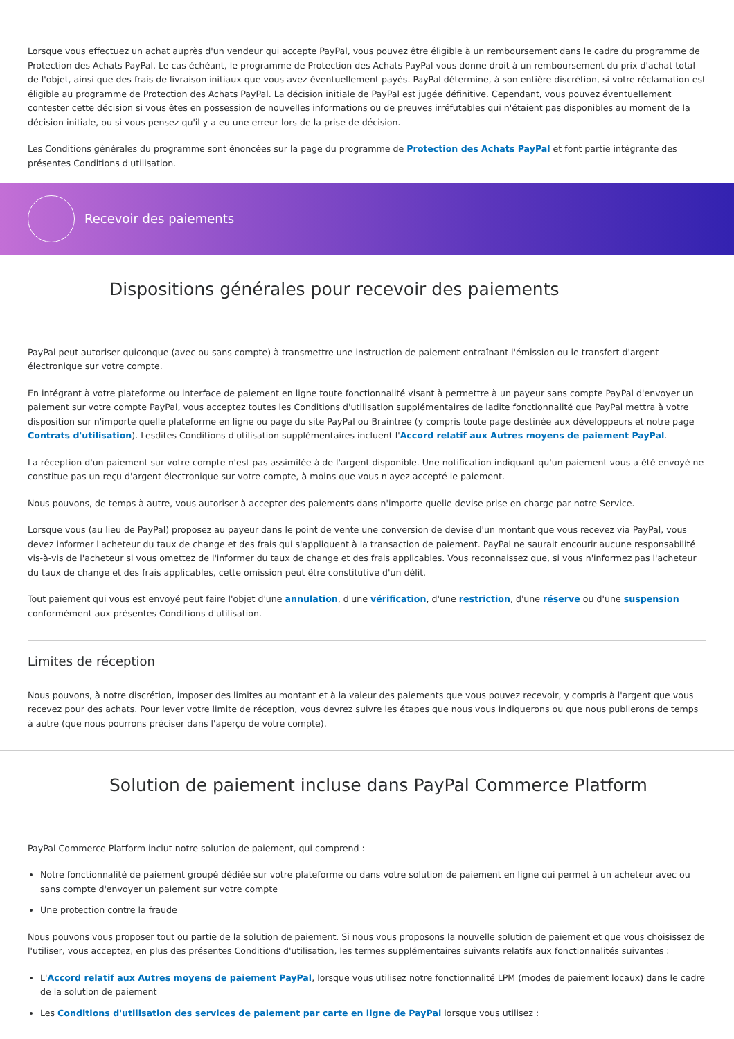Lorsque vous effectuez un achat auprès d'un vendeur qui accepte PayPal, vous pouvez être éligible à un remboursement dans le cadre du programme de Protection des Achats PayPal. Le cas échéant, le programme de Protection des Achats PayPal vous donne droit à un remboursement du prix d'achat total de l'objet, ainsi que des frais de livraison initiaux que vous avez éventuellement payés. PayPal détermine, à son entière discrétion, si votre réclamation est éligible au programme de Protection des Achats PayPal. La décision initiale de PayPal est jugée définitive. Cependant, vous pouvez éventuellement contester cette décision si vous êtes en possession de nouvelles informations ou de preuves irréfutables qui n'étaient pas disponibles au moment de la décision initiale, ou si vous pensez qu'il y a eu une erreur lors de la prise de décision.
Les Conditions générales du programme sont énoncées sur la page du programme de Protection des Achats PayPal et font partie intégrante des présentes Conditions d'utilisation.
Recevoir des paiements
Dispositions générales pour recevoir des paiements
PayPal peut autoriser quiconque (avec ou sans compte) à transmettre une instruction de paiement entraînant l'émission ou le transfert d'argent électronique sur votre compte.
En intégrant à votre plateforme ou interface de paiement en ligne toute fonctionnalité visant à permettre à un payeur sans compte PayPal d'envoyer un paiement sur votre compte PayPal, vous acceptez toutes les Conditions d'utilisation supplémentaires de ladite fonctionnalité que PayPal mettra à votre disposition sur n'importe quelle plateforme en ligne ou page du site PayPal ou Braintree (y compris toute page destinée aux développeurs et notre page Contrats d'utilisation). Lesdites Conditions d'utilisation supplémentaires incluent l'Accord relatif aux Autres moyens de paiement PayPal.
La réception d'un paiement sur votre compte n'est pas assimilée à de l'argent disponible. Une notification indiquant qu'un paiement vous a été envoyé ne constitue pas un reçu d'argent électronique sur votre compte, à moins que vous n'ayez accepté le paiement.
Nous pouvons, de temps à autre, vous autoriser à accepter des paiements dans n'importe quelle devise prise en charge par notre Service.
Lorsque vous (au lieu de PayPal) proposez au payeur dans le point de vente une conversion de devise d'un montant que vous recevez via PayPal, vous devez informer l'acheteur du taux de change et des frais qui s'appliquent à la transaction de paiement. PayPal ne saurait encourir aucune responsabilité vis-à-vis de l'acheteur si vous omettez de l'informer du taux de change et des frais applicables. Vous reconnaissez que, si vous n'informez pas l'acheteur du taux de change et des frais applicables, cette omission peut être constitutive d'un délit.
Tout paiement qui vous est envoyé peut faire l'objet d'une annulation, d'une vérification, d'une restriction, d'une réserve ou d'une suspension conformément aux présentes Conditions d'utilisation.
Limites de réception
Nous pouvons, à notre discrétion, imposer des limites au montant et à la valeur des paiements que vous pouvez recevoir, y compris à l'argent que vous recevez pour des achats. Pour lever votre limite de réception, vous devrez suivre les étapes que nous vous indiquerons ou que nous publierons de temps à autre (que nous pourrons préciser dans l'aperçu de votre compte).
Solution de paiement incluse dans PayPal Commerce Platform
PayPal Commerce Platform inclut notre solution de paiement, qui comprend :
Notre fonctionnalité de paiement groupé dédiée sur votre plateforme ou dans votre solution de paiement en ligne qui permet à un acheteur avec ou sans compte d'envoyer un paiement sur votre compte
Une protection contre la fraude
Nous pouvons vous proposer tout ou partie de la solution de paiement. Si nous vous proposons la nouvelle solution de paiement et que vous choisissez de l'utiliser, vous acceptez, en plus des présentes Conditions d'utilisation, les termes supplémentaires suivants relatifs aux fonctionnalités suivantes :
L'Accord relatif aux Autres moyens de paiement PayPal, lorsque vous utilisez notre fonctionnalité LPM (modes de paiement locaux) dans le cadre de la solution de paiement
Les Conditions d'utilisation des services de paiement par carte en ligne de PayPal lorsque vous utilisez :